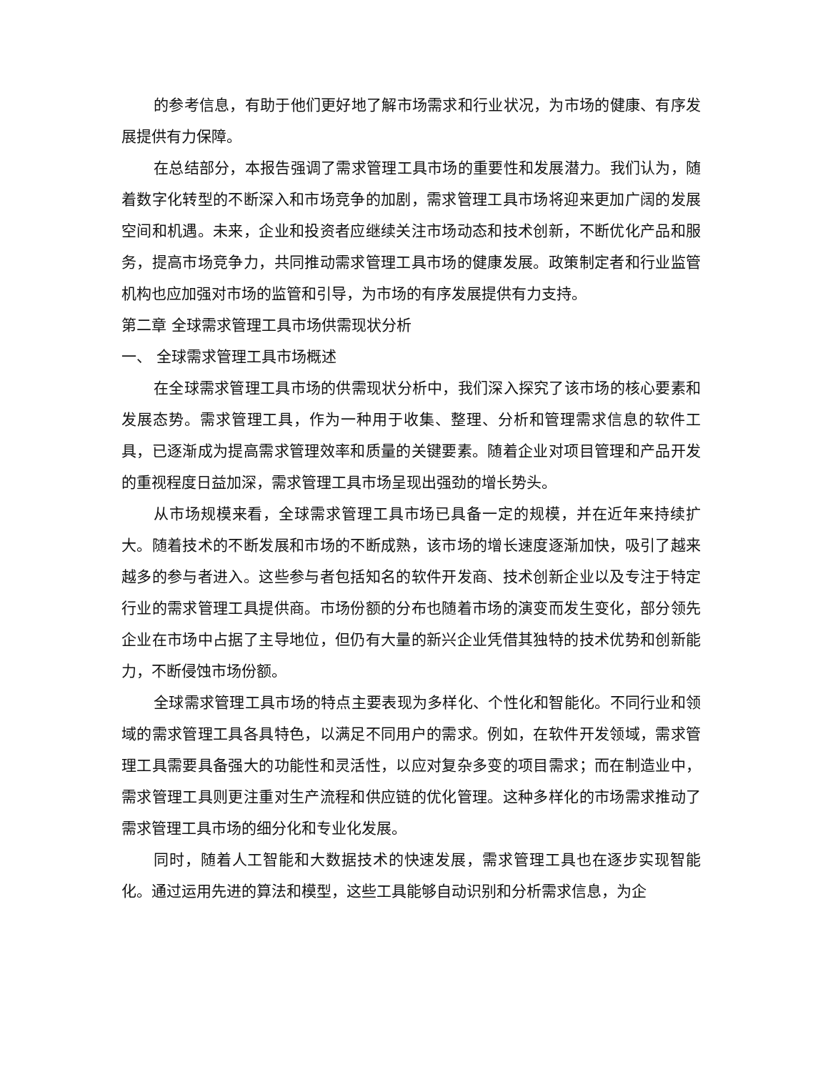的参考信息，有助于他们更好地了解市场需求和行业状况，为市场的健康、有序发展提供有力保障。
在总结部分，本报告强调了需求管理工具市场的重要性和发展潜力。我们认为，随着数字化转型的不断深入和市场竞争的加剧，需求管理工具市场将迎来更加广阔的发展空间和机遇。未来，企业和投资者应继续关注市场动态和技术创新，不断优化产品和服务，提高市场竞争力，共同推动需求管理工具市场的健康发展。政策制定者和行业监管机构也应加强对市场的监管和引导，为市场的有序发展提供有力支持。
第二章 全球需求管理工具市场供需现状分析
一、 全球需求管理工具市场概述
在全球需求管理工具市场的供需现状分析中，我们深入探究了该市场的核心要素和发展态势。需求管理工具，作为一种用于收集、整理、分析和管理需求信息的软件工具，已逐渐成为提高需求管理效率和质量的关键要素。随着企业对项目管理和产品开发的重视程度日益加深，需求管理工具市场呈现出强劲的增长势头。
从市场规模来看，全球需求管理工具市场已具备一定的规模，并在近年来持续扩大。随着技术的不断发展和市场的不断成熟，该市场的增长速度逐渐加快，吸引了越来越多的参与者进入。这些参与者包括知名的软件开发商、技术创新企业以及专注于特定行业的需求管理工具提供商。市场份额的分布也随着市场的演变而发生变化，部分领先企业在市场中占据了主导地位，但仍有大量的新兴企业凭借其独特的技术优势和创新能力，不断侵蚀市场份额。
全球需求管理工具市场的特点主要表现为多样化、个性化和智能化。不同行业和领域的需求管理工具各具特色，以满足不同用户的需求。例如，在软件开发领域，需求管理工具需要具备强大的功能性和灵活性，以应对复杂多变的项目需求；而在制造业中，需求管理工具则更注重对生产流程和供应链的优化管理。这种多样化的市场需求推动了需求管理工具市场的细分化和专业化发展。
同时，随着人工智能和大数据技术的快速发展，需求管理工具也在逐步实现智能化。通过运用先进的算法和模型，这些工具能够自动识别和分析需求信息，为企